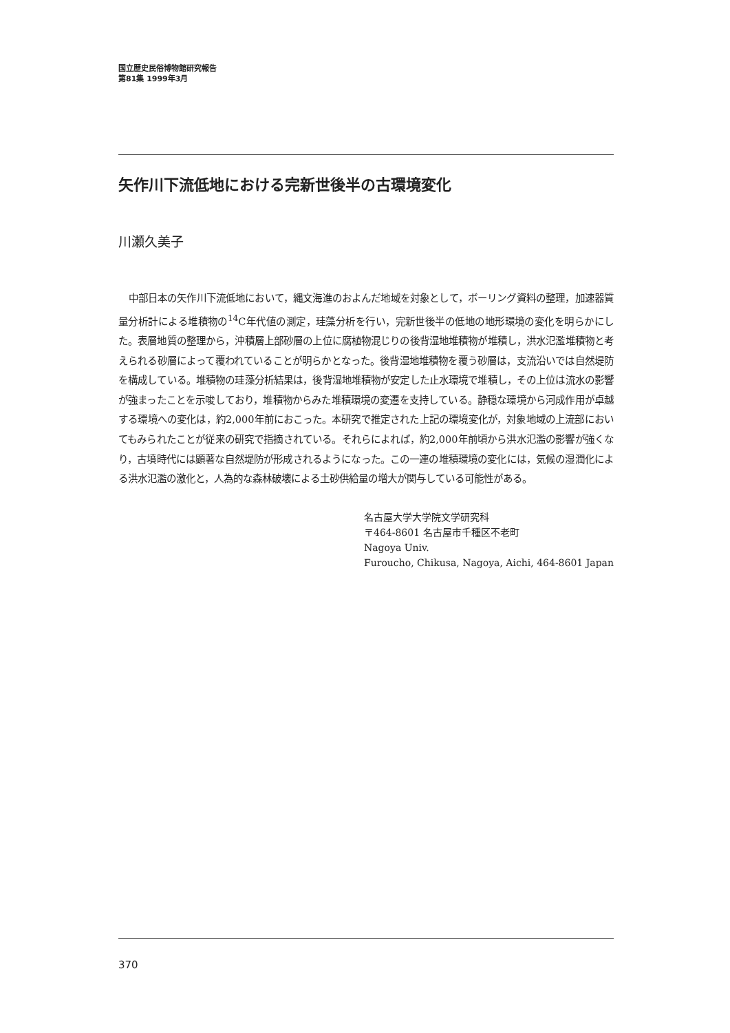国立歴史民俗博物館研究報告
第81集 1999年3月
矢作川下流低地における完新世後半の古環境変化
川瀬久美子
中部日本の矢作川下流低地において，縄文海進のおよんだ地域を対象として，ボーリング資料の整理，加速器質量分析計による堆積物の<sup>14</sup>C年代値の測定，珪藻分析を行い，完新世後半の低地の地形環境の変化を明らかにした。表層地質の整理から，沖積層上部砂層の上位に腐植物混じりの後背湿地堆積物が堆積し，洪水氾濫堆積物と考えられる砂層によって覆われていることが明らかとなった。後背湿地堆積物を覆う砂層は，支流沿いでは自然堤防を構成している。堆積物の珪藻分析結果は，後背湿地堆積物が安定した止水環境で堆積し，その上位は流水の影響が強まったことを示唆しており，堆積物からみた堆積環境の変遷を支持している。静穏な環境から河成作用が卓越する環境への変化は，約2,000年前におこった。本研究で推定された上記の環境変化が，対象地域の上流部においてもみられたことが従来の研究で指摘されている。それらによれば，約2,000年前頃から洪水氾濫の影響が強くなり，古墳時代には顕著な自然堤防が形成されるようになった。この一連の堆積環境の変化には，気候の湿潤化による洪水氾濫の激化と，人為的な森林破壊による土砂供給量の増大が関与している可能性がある。
名古屋大学大学院文学研究科
〒464-8601 名古屋市千種区不老町
Nagoya Univ.
Furoucho, Chikusa, Nagoya, Aichi, 464-8601 Japan
370